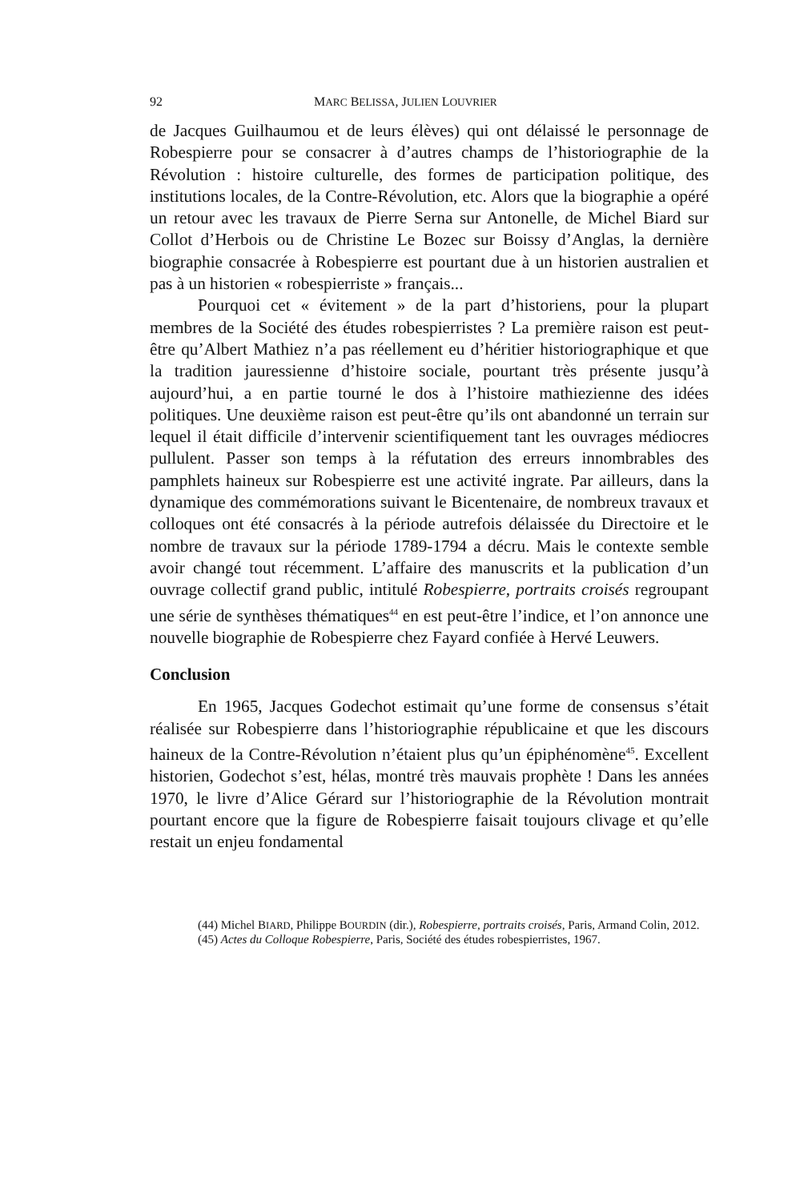92 MARC BELISSA, JULIEN LOUVRIER
de Jacques Guilhaumou et de leurs élèves) qui ont délaissé le personnage de Robespierre pour se consacrer à d’autres champs de l’historiographie de la Révolution : histoire culturelle, des formes de participation politique, des institutions locales, de la Contre-Révolution, etc. Alors que la biographie a opéré un retour avec les travaux de Pierre Serna sur Antonelle, de Michel Biard sur Collot d’Herbois ou de Christine Le Bozec sur Boissy d’Anglas, la dernière biographie consacrée à Robespierre est pourtant due à un historien australien et pas à un historien « robespierriste » français...
Pourquoi cet « évitement » de la part d’historiens, pour la plupart membres de la Société des études robespierristes ? La première raison est peut-être qu’Albert Mathiez n’a pas réellement eu d’héritier historio­graphique et que la tradition jauressienne d’histoire sociale, pourtant très présente jusqu’à aujourd’hui, a en partie tourné le dos à l’histoire mathie­zienne des idées politiques. Une deuxième raison est peut-être qu’ils ont abandonné un terrain sur lequel il était difficile d’intervenir scientifique­ment tant les ouvrages médiocres pullulent. Passer son temps à la réfutation des erreurs innombrables des pamphlets haineux sur Robespierre est une activité ingrate. Par ailleurs, dans la dynamique des commémorations sui­vant le Bicentenaire, de nombreux travaux et colloques ont été consacrés à la période autrefois délaissée du Directoire et le nombre de travaux sur la période 1789-1794 a décru. Mais le contexte semble avoir changé tout récemment. L’affaire des manuscrits et la publication d’un ouvrage collectif grand public, intitulé Robespierre, portraits croisés regroupant une série de synthèses thématiques<sup>44</sup> en est peut-être l’indice, et l’on annonce une nouvelle biographie de Robespierre chez Fayard confiée à Hervé Leuwers.
Conclusion
En 1965, Jacques Godechot estimait qu’une forme de consensus s’était réalisée sur Robespierre dans l’historiographie républicaine et que les discours haineux de la Contre-Révolution n’étaient plus qu’un épiphénomène<sup>45</sup>. Excellent historien, Godechot s’est, hélas, montré très mauvais prophète ! Dans les années 1970, le livre d’Alice Gérard sur l’historiographie de la Révolution montrait pourtant encore que la figure de Robespierre faisait toujours clivage et qu’elle restait un enjeu fondamental
(44) Michel BIARD, Philippe BOURDIN (dir.), Robespierre, portraits croisés, Paris, Armand Colin, 2012.
(45) Actes du Colloque Robespierre, Paris, Société des études robespierristes, 1967.